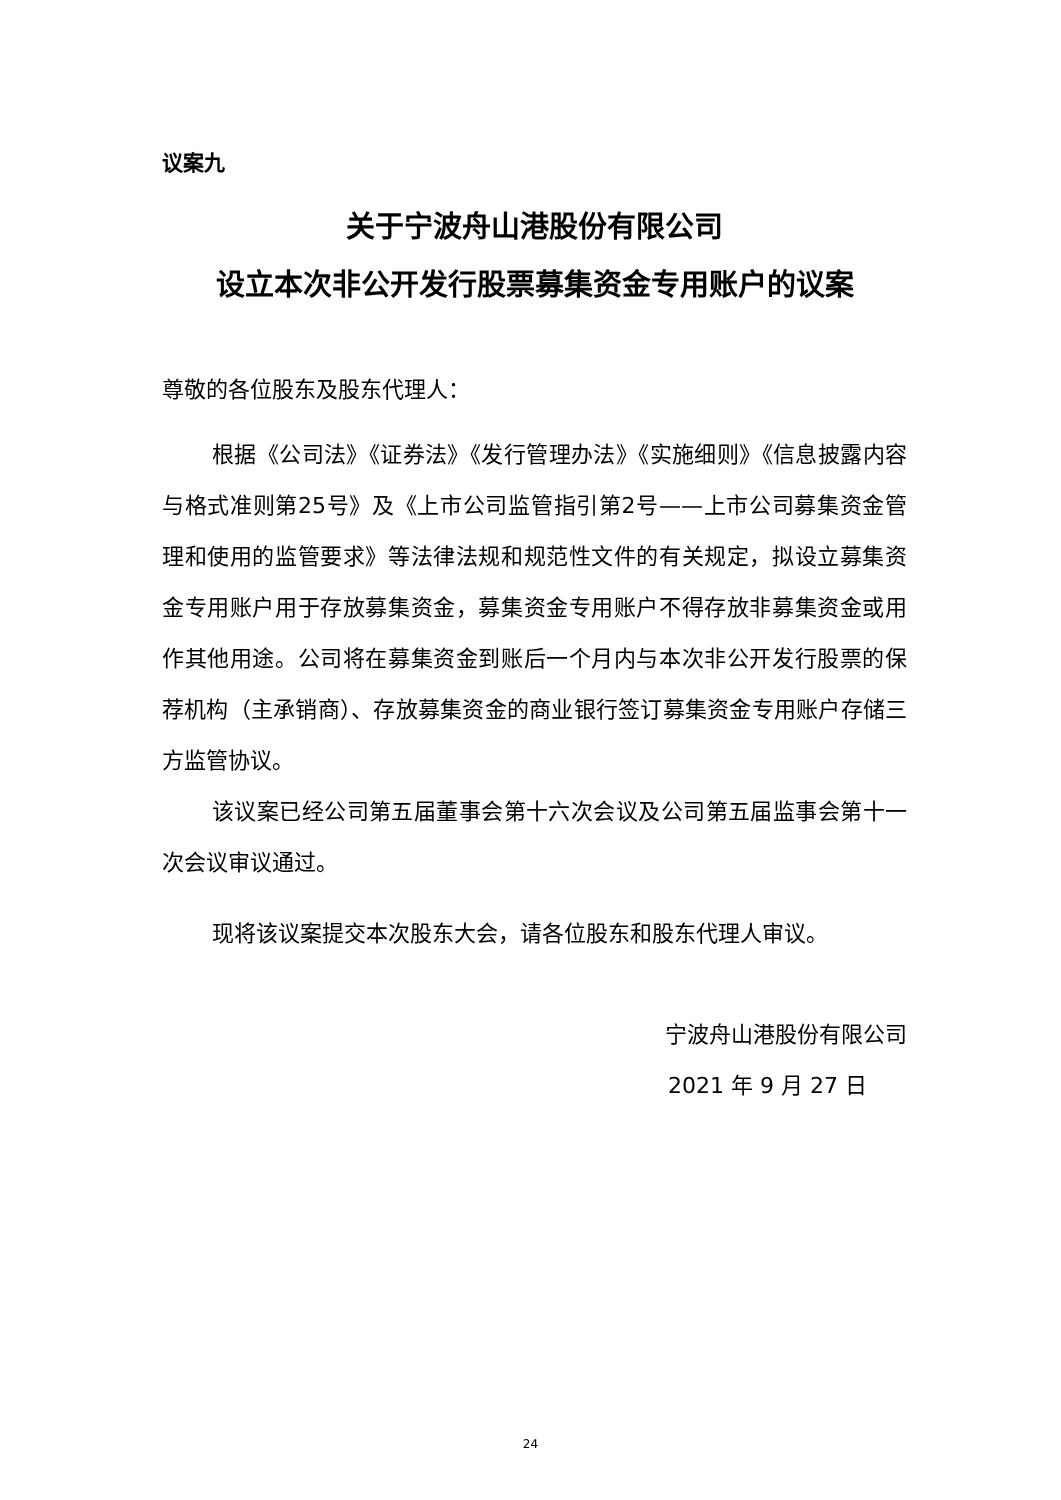议案九
关于宁波舟山港股份有限公司
设立本次非公开发行股票募集资金专用账户的议案
尊敬的各位股东及股东代理人：
根据《公司法》《证券法》《发行管理办法》《实施细则》《信息披露内容与格式准则第25号》及《上市公司监管指引第2号——上市公司募集资金管理和使用的监管要求》等法律法规和规范性文件的有关规定，拟设立募集资金专用账户用于存放募集资金，募集资金专用账户不得存放非募集资金或用作其他用途。公司将在募集资金到账后一个月内与本次非公开发行股票的保荐机构（主承销商）、存放募集资金的商业银行签订募集资金专用账户存储三方监管协议。
该议案已经公司第五届董事会第十六次会议及公司第五届监事会第十一次会议审议通过。
现将该议案提交本次股东大会，请各位股东和股东代理人审议。
宁波舟山港股份有限公司
2021 年 9 月 27 日
24